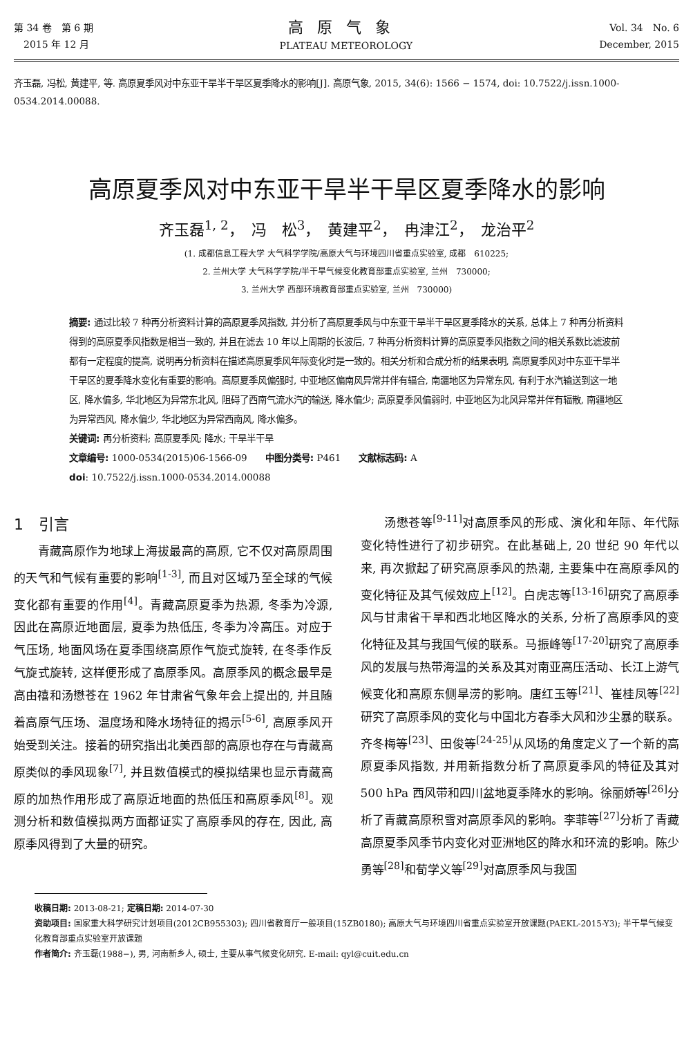第 34 卷　第 6 期
　2015 年 12 月
高原气象
PLATEAU METEOROLOGY
Vol. 34　No. 6
December, 2015
齐玉磊, 冯松, 黄建平, 等. 高原夏季风对中东亚干旱半干旱区夏季降水的影响[J]. 高原气象, 2015, 34(6): 1566 − 1574, doi: 10.7522/j.issn.1000-0534.2014.00088.
高原夏季风对中东亚干旱半干旱区夏季降水的影响
齐玉磊<sup>1, 2</sup>，　冯　松<sup>3</sup>，　黄建平<sup>2</sup>，　冉津江<sup>2</sup>，　龙治平<sup>2</sup>
(1. 成都信息工程大学 大气科学学院/高原大气与环境四川省重点实验室, 成都　610225;
2. 兰州大学 大气科学学院/半干旱气候变化教育部重点实验室, 兰州　730000;
3. 兰州大学 西部环境教育部重点实验室, 兰州　730000)
摘要: 通过比较 7 种再分析资料计算的高原夏季风指数, 并分析了高原夏季风与中东亚干旱半干旱区夏季降水的关系, 总体上 7 种再分析资料得到的高原夏季风指数是相当一致的, 并且在滤去 10 年以上周期的长波后, 7 种再分析资料计算的高原夏季风指数之间的相关系数比滤波前都有一定程度的提高, 说明再分析资料在描述高原夏季风年际变化时是一致的。相关分析和合成分析的结果表明, 高原夏季风对中东亚干旱半干旱区的夏季降水变化有重要的影响。高原夏季风偏强时, 中亚地区偏南风异常并伴有辐合, 南疆地区为异常东风, 有利于水汽输送到这一地区, 降水偏多, 华北地区为异常东北风, 阻碍了西南气流水汽的输送, 降水偏少; 高原夏季风偏弱时, 中亚地区为北风异常并伴有辐散, 南疆地区为异常西风, 降水偏少, 华北地区为异常西南风, 降水偏多。
关键词: 再分析资料; 高原夏季风; 降水; 干旱半干旱
文章编号: 1000-0534(2015)06-1566-09　　中图分类号: P461　　文献标志码: A
doi: 10.7522/j.issn.1000-0534.2014.00088
1　引言
　　青藏高原作为地球上海拔最高的高原, 它不仅对高原周围的天气和气候有重要的影响<sup>[1-3]</sup>, 而且对区域乃至全球的气候变化都有重要的作用<sup>[4]</sup>。青藏高原夏季为热源, 冬季为冷源, 因此在高原近地面层, 夏季为热低压, 冬季为冷高压。对应于气压场, 地面风场在夏季围绕高原作气旋式旋转, 在冬季作反气旋式旋转, 这样便形成了高原季风。高原季风的概念最早是高由禧和汤懋苍在 1962 年甘肃省气象年会上提出的, 并且随着高原气压场、温度场和降水场特征的揭示<sup>[5-6]</sup>, 高原季风开始受到关注。接着的研究指出北美西部的高原也存在与青藏高原类似的季风现象<sup>[7]</sup>, 并且数值模式的模拟结果也显示青藏高原的加热作用形成了高原近地面的热低压和高原季风<sup>[8]</sup>。观测分析和数值模拟两方面都证实了高原季风的存在, 因此, 高原季风得到了大量的研究。
　　汤懋苍等<sup>[9-11]</sup>对高原季风的形成、演化和年际、年代际变化特性进行了初步研究。在此基础上, 20 世纪 90 年代以来, 再次掀起了研究高原季风的热潮, 主要集中在高原季风的变化特征及其气候效应上<sup>[12]</sup>。白虎志等<sup>[13-16]</sup>研究了高原季风与甘肃省干旱和西北地区降水的关系, 分析了高原季风的变化特征及其与我国气候的联系。马振峰等<sup>[17-20]</sup>研究了高原季风的发展与热带海温的关系及其对南亚高压活动、长江上游气候变化和高原东侧旱涝的影响。唐红玉等<sup>[21]</sup>、崔桂凤等<sup>[22]</sup>研究了高原季风的变化与中国北方春季大风和沙尘暴的联系。齐冬梅等<sup>[23]</sup>、田俊等<sup>[24-25]</sup>从风场的角度定义了一个新的高原夏季风指数, 并用新指数分析了高原夏季风的特征及其对 500 hPa 西风带和四川盆地夏季降水的影响。徐丽娇等<sup>[26]</sup>分析了青藏高原积雪对高原季风的影响。李菲等<sup>[27]</sup>分析了青藏高原夏季风季节内变化对亚洲地区的降水和环流的影响。陈少勇等<sup>[28]</sup>和荀学义等<sup>[29]</sup>对高原季风与我国
收稿日期: 2013-08-21; 定稿日期: 2014-07-30
资助项目: 国家重大科学研究计划项目(2012CB955303); 四川省教育厅一般项目(15ZB0180); 高原大气与环境四川省重点实验室开放课题(PAEKL-2015-Y3); 半干旱气候变化教育部重点实验室开放课题
作者简介: 齐玉磊(1988−), 男, 河南新乡人, 硕士, 主要从事气候变化研究. E-mail: qyl@cuit.edu.cn